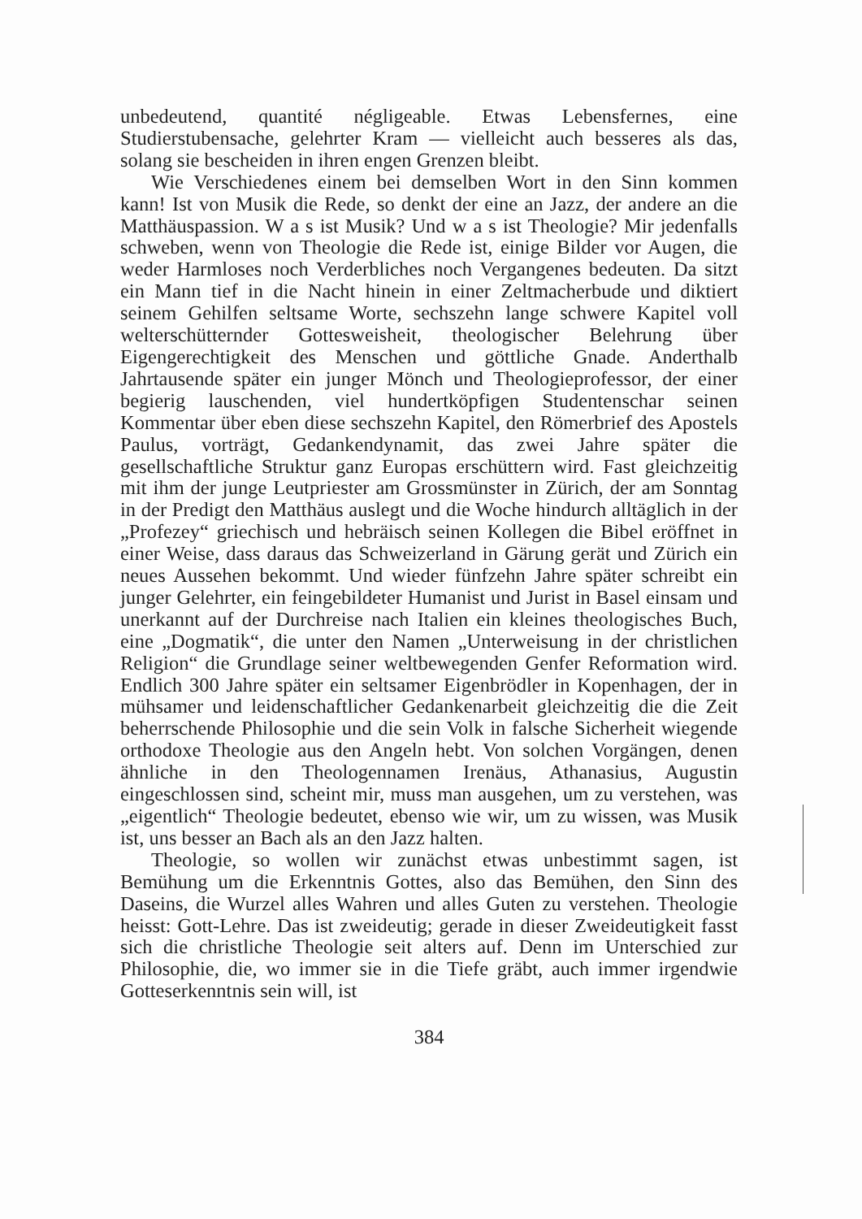unbedeutend, quantité négligeable. Etwas Lebensfernes, eine Studierstubensache, gelehrter Kram — vielleicht auch besseres als das, solang sie bescheiden in ihren engen Grenzen bleibt.
Wie Verschiedenes einem bei demselben Wort in den Sinn kommen kann! Ist von Musik die Rede, so denkt der eine an Jazz, der andere an die Matthäuspassion. W a s ist Musik? Und w a s ist Theologie? Mir jedenfalls schweben, wenn von Theologie die Rede ist, einige Bilder vor Augen, die weder Harmloses noch Verderbliches noch Vergangenes bedeuten. Da sitzt ein Mann tief in die Nacht hinein in einer Zeltmacherbude und diktiert seinem Gehilfen seltsame Worte, sechszehn lange schwere Kapitel voll welterschütternder Gottesweisheit, theologischer Belehrung über Eigengerechtigkeit des Menschen und göttliche Gnade. Anderthalb Jahrtausende später ein junger Mönch und Theologieprofessor, der einer begierig lauschenden, viel hundertköpfigen Studentenschar seinen Kommentar über eben diese sechszehn Kapitel, den Römerbrief des Apostels Paulus, vorträgt, Gedankendynamit, das zwei Jahre später die gesellschaftliche Struktur ganz Europas erschüttern wird. Fast gleichzeitig mit ihm der junge Leutpriester am Grossmünster in Zürich, der am Sonntag in der Predigt den Matthäus auslegt und die Woche hindurch alltäglich in der „Profezey“ griechisch und hebräisch seinen Kollegen die Bibel eröffnet in einer Weise, dass daraus das Schweizerland in Gärung gerät und Zürich ein neues Aussehen bekommt. Und wieder fünfzehn Jahre später schreibt ein junger Gelehrter, ein feingebildeter Humanist und Jurist in Basel einsam und unerkannt auf der Durchreise nach Italien ein kleines theologisches Buch, eine „Dogmatik“, die unter den Namen „Unterweisung in der christlichen Religion“ die Grundlage seiner weltbewegenden Genfer Reformation wird. Endlich 300 Jahre später ein seltsamer Eigenbrödler in Kopenhagen, der in mühsamer und leidenschaftlicher Gedankenarbeit gleichzeitig die die Zeit beherrschende Philosophie und die sein Volk in falsche Sicherheit wiegende orthodoxe Theologie aus den Angeln hebt. Von solchen Vorgängen, denen ähnliche in den Theologennamen Irenäus, Athanasius, Augustin eingeschlossen sind, scheint mir, muss man ausgehen, um zu verstehen, was „eigentlich“ Theologie bedeutet, ebenso wie wir, um zu wissen, was Musik ist, uns besser an Bach als an den Jazz halten.
Theologie, so wollen wir zunächst etwas unbestimmt sagen, ist Bemühung um die Erkenntnis Gottes, also das Bemühen, den Sinn des Daseins, die Wurzel alles Wahren und alles Guten zu verstehen. Theologie heisst: Gott-Lehre. Das ist zweideutig; gerade in dieser Zweideutigkeit fasst sich die christliche Theologie seit alters auf. Denn im Unterschied zur Philosophie, die, wo immer sie in die Tiefe gräbt, auch immer irgendwie Gotteserkenntnis sein will, ist
384